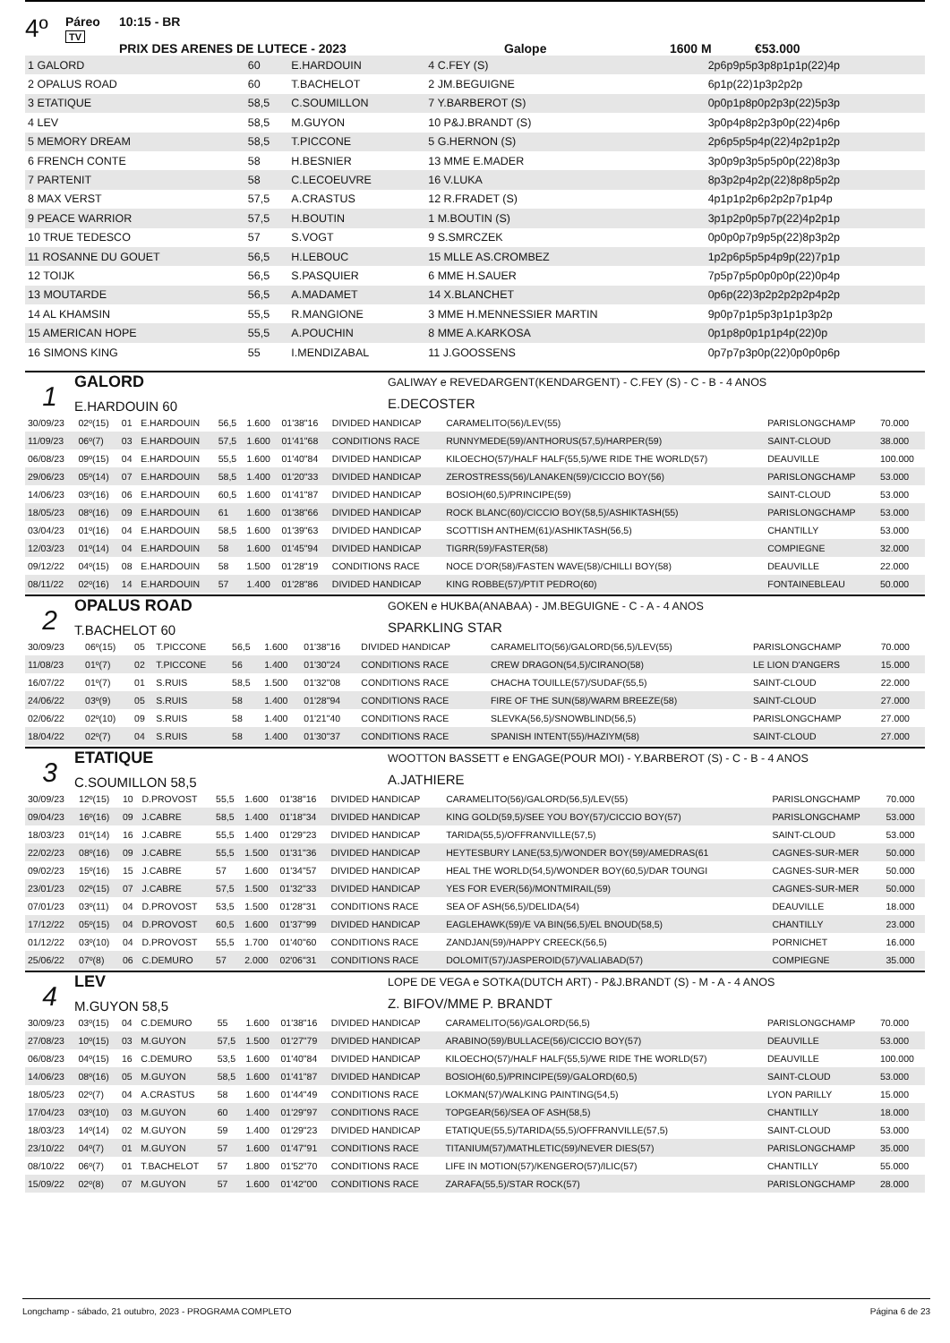4º
Páreo
TV
10:15 - BR
PRIX DES ARENES DE LUTECE - 2023 Galope 1600 M €53.000
| 1 GALORD | 60 | E.HARDOUIN | 4 C.FEY (S) | 2p6p9p5p3p8p1p1p(22)4p |
| 2 OPALUS ROAD | 60 | T.BACHELOT | 2 JM.BEGUIGNE | 6p1p(22)1p3p2p2p |
| 3 ETATIQUE | 58,5 | C.SOUMILLON | 7 Y.BARBEROT (S) | 0p0p1p8p0p2p3p(22)5p3p |
| 4 LEV | 58,5 | M.GUYON | 10 P&J.BRANDT (S) | 3p0p4p8p2p3p0p(22)4p6p |
| 5 MEMORY DREAM | 58,5 | T.PICCONE | 5 G.HERNON (S) | 2p6p5p5p4p(22)4p2p1p2p |
| 6 FRENCH CONTE | 58 | H.BESNIER | 13 MME E.MADER | 3p0p9p3p5p5p0p(22)8p3p |
| 7 PARTENIT | 58 | C.LECOEUVRE | 16 V.LUKA | 8p3p2p4p2p(22)8p8p5p2p |
| 8 MAX VERST | 57,5 | A.CRASTUS | 12 R.FRADET (S) | 4p1p1p2p6p2p2p7p1p4p |
| 9 PEACE WARRIOR | 57,5 | H.BOUTIN | 1 M.BOUTIN (S) | 3p1p2p0p5p7p(22)4p2p1p |
| 10 TRUE TEDESCO | 57 | S.VOGT | 9 S.SMRCZEK | 0p0p0p7p9p5p(22)8p3p2p |
| 11 ROSANNE DU GOUET | 56,5 | H.LEBOUC | 15 MLLE AS.CROMBEZ | 1p2p6p5p5p4p9p(22)7p1p |
| 12 TOIJK | 56,5 | S.PASQUIER | 6 MME H.SAUER | 7p5p7p5p0p0p0p(22)0p4p |
| 13 MOUTARDE | 56,5 | A.MADAMET | 14 X.BLANCHET | 0p6p(22)3p2p2p2p2p4p2p |
| 14 AL KHAMSIN | 55,5 | R.MANGIONE | 3 MME H.MENNESSIER MARTIN | 9p0p7p1p5p3p1p1p3p2p |
| 15 AMERICAN HOPE | 55,5 | A.POUCHIN | 8 MME A.KARKOSA | 0p1p8p0p1p1p4p(22)0p |
| 16 SIMONS KING | 55 | I.MENDIZABAL | 11 J.GOOSSENS | 0p7p7p3p0p(22)0p0p0p6p |
1
GALORD
E.HARDOUIN 60
GALIWAY e REVEDARGENT(KENDARGENT) - C.FEY (S) - C - B - 4 ANOS
E.DECOSTER
| 30/09/23 | 02º(15) | 01 | E.HARDOUIN | 56,5 | 1.600 | 01'38"16 | DIVIDED HANDICAP | CARAMELITO(56)/LEV(55) | PARISLONGCHAMP | 70.000 |
| 11/09/23 | 06º(7) | 03 | E.HARDOUIN | 57,5 | 1.600 | 01'41"68 | CONDITIONS RACE | RUNNYMEDE(59)/ANTHORUS(57,5)/HARPER(59) | SAINT-CLOUD | 38.000 |
| 06/08/23 | 09º(15) | 04 | E.HARDOUIN | 55,5 | 1.600 | 01'40"84 | DIVIDED HANDICAP | KILOECHO(57)/HALF HALF(55,5)/WE RIDE THE WORLD(57) | DEAUVILLE | 100.000 |
| 29/06/23 | 05º(14) | 07 | E.HARDOUIN | 58,5 | 1.400 | 01'20"33 | DIVIDED HANDICAP | ZEROSTRESS(56)/LANAKEN(59)/CICCIO BOY(56) | PARISLONGCHAMP | 53.000 |
| 14/06/23 | 03º(16) | 06 | E.HARDOUIN | 60,5 | 1.600 | 01'41"87 | DIVIDED HANDICAP | BOSIOH(60,5)/PRINCIPE(59) | SAINT-CLOUD | 53.000 |
| 18/05/23 | 08º(16) | 09 | E.HARDOUIN | 61 | 1.600 | 01'38"66 | DIVIDED HANDICAP | ROCK BLANC(60)/CICCIO BOY(58,5)/ASHIKTASH(55) | PARISLONGCHAMP | 53.000 |
| 03/04/23 | 01º(16) | 04 | E.HARDOUIN | 58,5 | 1.600 | 01'39"63 | DIVIDED HANDICAP | SCOTTISH ANTHEM(61)/ASHIKTASH(56,5) | CHANTILLY | 53.000 |
| 12/03/23 | 01º(14) | 04 | E.HARDOUIN | 58 | 1.600 | 01'45"94 | DIVIDED HANDICAP | TIGRR(59)/FASTER(58) | COMPIEGNE | 32.000 |
| 09/12/22 | 04º(15) | 08 | E.HARDOUIN | 58 | 1.500 | 01'28"19 | CONDITIONS RACE | NOCE D'OR(58)/FASTEN WAVE(58)/CHILLI BOY(58) | DEAUVILLE | 22.000 |
| 08/11/22 | 02º(16) | 14 | E.HARDOUIN | 57 | 1.400 | 01'28"86 | DIVIDED HANDICAP | KING ROBBE(57)/PTIT PEDRO(60) | FONTAINEBLEAU | 50.000 |
2
OPALUS ROAD
T.BACHELOT 60
GOKEN e HUKBA(ANABAA) - JM.BEGUIGNE - C - A - 4 ANOS
SPARKLING STAR
| 30/09/23 | 06º(15) | 05 | T.PICCONE | 56,5 | 1.600 | 01'38"16 | DIVIDED HANDICAP | CARAMELITO(56)/GALORD(56,5)/LEV(55) | PARISLONGCHAMP | 70.000 |
| 11/08/23 | 01º(7) | 02 | T.PICCONE | 56 | 1.400 | 01'30"24 | CONDITIONS RACE | CREW DRAGON(54,5)/CIRANO(58) | LE LION D'ANGERS | 15.000 |
| 16/07/22 | 01º(7) | 01 | S.RUIS | 58,5 | 1.500 | 01'32"08 | CONDITIONS RACE | CHACHA TOUILLE(57)/SUDAF(55,5) | SAINT-CLOUD | 22.000 |
| 24/06/22 | 03º(9) | 05 | S.RUIS | 58 | 1.400 | 01'28"94 | CONDITIONS RACE | FIRE OF THE SUN(58)/WARM BREEZE(58) | SAINT-CLOUD | 27.000 |
| 02/06/22 | 02º(10) | 09 | S.RUIS | 58 | 1.400 | 01'21"40 | CONDITIONS RACE | SLEVKA(56,5)/SNOWBLIND(56,5) | PARISLONGCHAMP | 27.000 |
| 18/04/22 | 02º(7) | 04 | S.RUIS | 58 | 1.400 | 01'30"37 | CONDITIONS RACE | SPANISH INTENT(55)/HAZIYM(58) | SAINT-CLOUD | 27.000 |
3
ETATIQUE
C.SOUMILLON 58,5
WOOTTON BASSETT e ENGAGE(POUR MOI) - Y.BARBEROT (S) - C - B - 4 ANOS
A.JATHIERE
| 30/09/23 | 12º(15) | 10 | D.PROVOST | 55,5 | 1.600 | 01'38"16 | DIVIDED HANDICAP | CARAMELITO(56)/GALORD(56,5)/LEV(55) | PARISLONGCHAMP | 70.000 |
| 09/04/23 | 16º(16) | 09 | J.CABRE | 58,5 | 1.400 | 01'18"34 | DIVIDED HANDICAP | KING GOLD(59,5)/SEE YOU BOY(57)/CICCIO BOY(57) | PARISLONGCHAMP | 53.000 |
| 18/03/23 | 01º(14) | 16 | J.CABRE | 55,5 | 1.400 | 01'29"23 | DIVIDED HANDICAP | TARIDA(55,5)/OFFRANVILLE(57,5) | SAINT-CLOUD | 53.000 |
| 22/02/23 | 08º(16) | 09 | J.CABRE | 55,5 | 1.500 | 01'31"36 | DIVIDED HANDICAP | HEYTESBURY LANE(53,5)/WONDER BOY(59)/AMEDRAS(61 | CAGNES-SUR-MER | 50.000 |
| 09/02/23 | 15º(16) | 15 | J.CABRE | 57 | 1.600 | 01'34"57 | DIVIDED HANDICAP | HEAL THE WORLD(54,5)/WONDER BOY(60,5)/DAR TOUNGI | CAGNES-SUR-MER | 50.000 |
| 23/01/23 | 02º(15) | 07 | J.CABRE | 57,5 | 1.500 | 01'32"33 | DIVIDED HANDICAP | YES FOR EVER(56)/MONTMIRAIL(59) | CAGNES-SUR-MER | 50.000 |
| 07/01/23 | 03º(11) | 04 | D.PROVOST | 53,5 | 1.500 | 01'28"31 | CONDITIONS RACE | SEA OF ASH(56,5)/DELIDA(54) | DEAUVILLE | 18.000 |
| 17/12/22 | 05º(15) | 04 | D.PROVOST | 60,5 | 1.600 | 01'37"99 | DIVIDED HANDICAP | EAGLEHAWK(59)/E VA BIN(56,5)/EL BNOUD(58,5) | CHANTILLY | 23.000 |
| 01/12/22 | 03º(10) | 04 | D.PROVOST | 55,5 | 1.700 | 01'40"60 | CONDITIONS RACE | ZANDJAN(59)/HAPPY CREECK(56,5) | PORNICHET | 16.000 |
| 25/06/22 | 07º(8) | 06 | C.DEMURO | 57 | 2.000 | 02'06"31 | CONDITIONS RACE | DOLOMIT(57)/JASPEROID(57)/VALIABAD(57) | COMPIEGNE | 35.000 |
4
LEV
M.GUYON 58,5
LOPE DE VEGA e SOTKA(DUTCH ART) - P&J.BRANDT (S) - M - A - 4 ANOS
Z. BIFOV/MME P. BRANDT
| 30/09/23 | 03º(15) | 04 | C.DEMURO | 55 | 1.600 | 01'38"16 | DIVIDED HANDICAP | CARAMELITO(56)/GALORD(56,5) | PARISLONGCHAMP | 70.000 |
| 27/08/23 | 10º(15) | 03 | M.GUYON | 57,5 | 1.500 | 01'27"79 | DIVIDED HANDICAP | ARABINO(59)/BULLACE(56)/CICCIO BOY(57) | DEAUVILLE | 53.000 |
| 06/08/23 | 04º(15) | 16 | C.DEMURO | 53,5 | 1.600 | 01'40"84 | DIVIDED HANDICAP | KILOECHO(57)/HALF HALF(55,5)/WE RIDE THE WORLD(57) | DEAUVILLE | 100.000 |
| 14/06/23 | 08º(16) | 05 | M.GUYON | 58,5 | 1.600 | 01'41"87 | DIVIDED HANDICAP | BOSIOH(60,5)/PRINCIPE(59)/GALORD(60,5) | SAINT-CLOUD | 53.000 |
| 18/05/23 | 02º(7) | 04 | A.CRASTUS | 58 | 1.600 | 01'44"49 | CONDITIONS RACE | LOKMAN(57)/WALKING PAINTING(54,5) | LYON PARILLY | 15.000 |
| 17/04/23 | 03º(10) | 03 | M.GUYON | 60 | 1.400 | 01'29"97 | CONDITIONS RACE | TOPGEAR(56)/SEA OF ASH(58,5) | CHANTILLY | 18.000 |
| 18/03/23 | 14º(14) | 02 | M.GUYON | 59 | 1.400 | 01'29"23 | DIVIDED HANDICAP | ETATIQUE(55,5)/TARIDA(55,5)/OFFRANVILLE(57,5) | SAINT-CLOUD | 53.000 |
| 23/10/22 | 04º(7) | 01 | M.GUYON | 57 | 1.600 | 01'47"91 | CONDITIONS RACE | TITANIUM(57)/MATHLETIC(59)/NEVER DIES(57) | PARISLONGCHAMP | 35.000 |
| 08/10/22 | 06º(7) | 01 | T.BACHELOT | 57 | 1.800 | 01'52"70 | CONDITIONS RACE | LIFE IN MOTION(57)/KENGERO(57)/ILIC(57) | CHANTILLY | 55.000 |
| 15/09/22 | 02º(8) | 07 | M.GUYON | 57 | 1.600 | 01'42"00 | CONDITIONS RACE | ZARAFA(55,5)/STAR ROCK(57) | PARISLONGCHAMP | 28.000 |
Longchamp - sábado, 21 outubro, 2023 - PROGRAMA COMPLETO Página 6 de 23